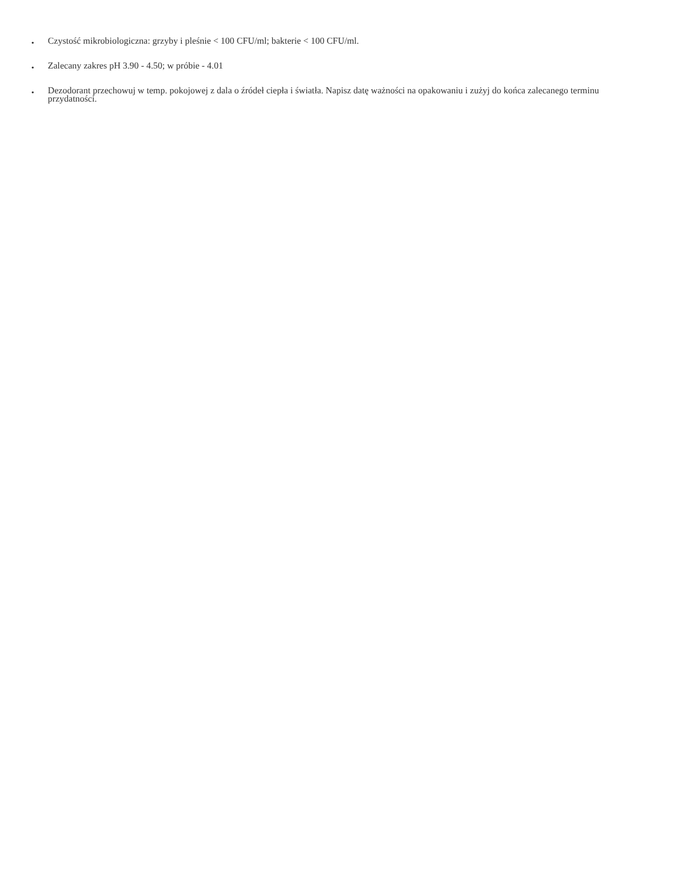• Czystość mikrobiologiczna: grzyby i pleśnie < 100 CFU/ml; bakterie < 100 CFU/ml.
• Zalecany zakres pH 3.90 - 4.50; w próbie - 4.01
• Dezodorant przechowuj w temp. pokojowej z dala o źródeł ciepła i światła. Napisz datę ważności na opakowaniu i zużyj do końca zalecanego terminu przydatności.